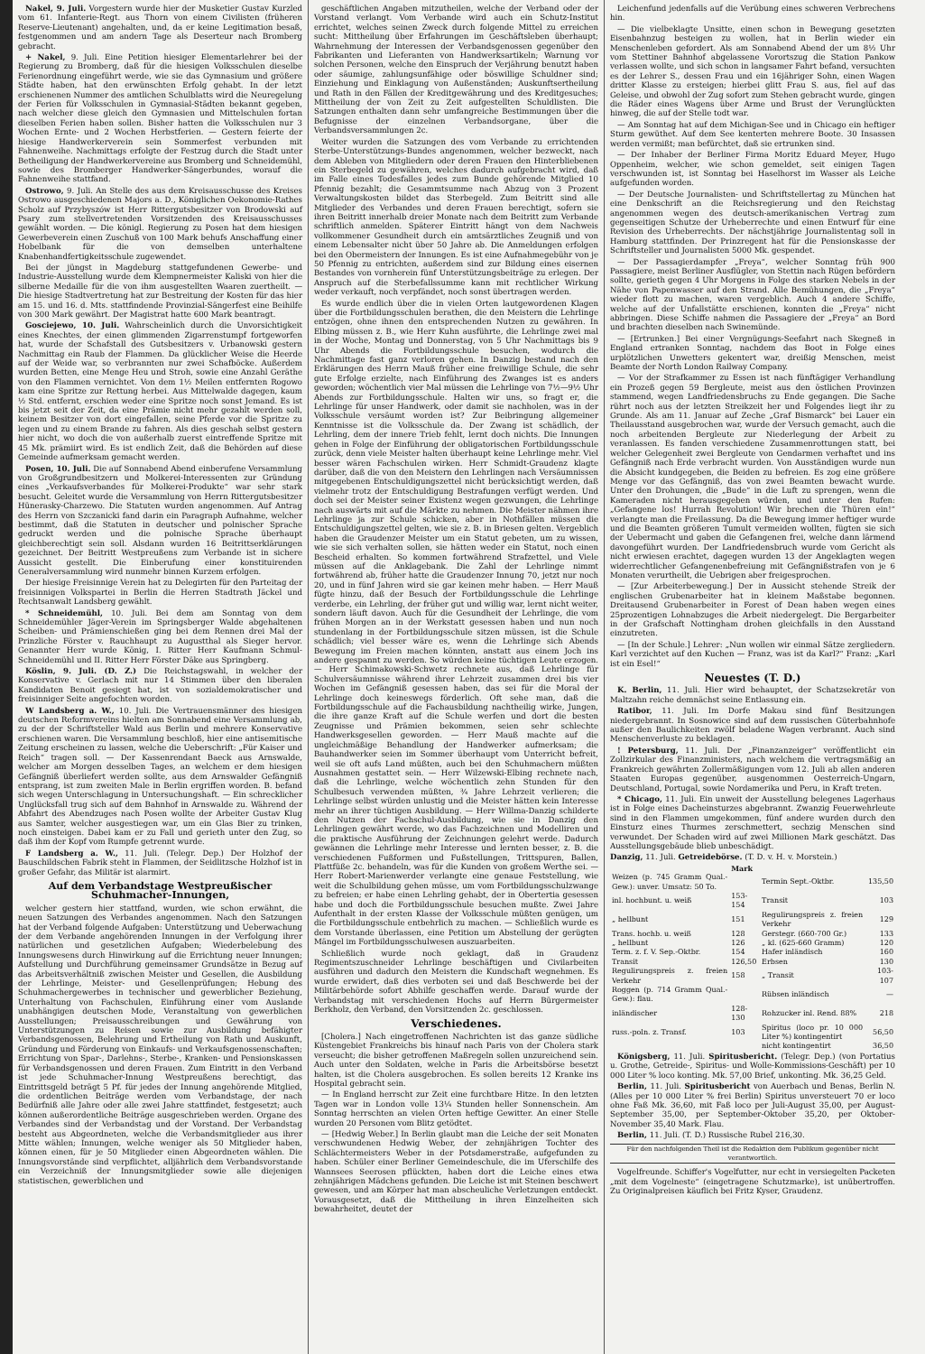Nakel, 9. Juli. Vorgestern wurde hier der Musketier Gustav Kurzled vom 61. Infanterie-Regt. aus Thorn von einem Civilisten (früheren Reserve-Lieutenant) angehalten, und, da er keine Legitimation besaß, festgenommen und am andern Tage als Deserteur nach Bromberg gebracht.
+ Nakel, 9. Juli. Eine Petition hiesiger Elementarlehrer bei der Regierung zu Bromberg, daß für die hiesigen Volksschulen dieselbe Ferienordnung eingeführt werde, wie sie das Gymnasium und größere Städte haben, hat den erwünschten Erfolg gehabt. In der letzt erschienenen Nummer des amtlichen Schulblatts wird die Neuregelung der Ferien für Volksschulen in Gymnasial-Städten bekannt gegeben, nach welcher diese gleich den Gymnasien und Mittelschulen fortan dieselben Ferien haben sollen. Bisher hatten die Volksschulen nur 3 Wochen Ernte- und 2 Wochen Herbstferien. — Gestern feierte der hiesige Handwerkerverein sein Sommerfest verbunden mit Fahnenweihe. Nachmittags erfolgte der Festzug durch die Stadt unter Betheiligung der Handwerkervereine aus Bromberg und Schneidemühl, sowie des Bromberger Handwerker-Sängerbundes, worauf die Fahnenweihe stattfand.
Ostrowo, 9. Juli. An Stelle des aus dem Kreisausschusse des Kreises Ostrowo ausgeschiedenen Majors a. D., Königlichen Oekonomie-Rathes Scholz auf Przybyszów ist Herr Rittergutsbesitzer von Brodowski auf Psary zum stellvertretenden Vorsitzenden des Kreisausschusses gewählt worden. — Die königl. Regierung zu Posen hat dem hiesigen Gewerbeverein einen Zuschuß von 100 Mark behufs Anschaffung einer Hobelbank für die von demselben unterhaltene Knabenhandfertigkeitsschule zugewendet.
Bei der jüngst in Magdeburg stattgefundenen Gewerbe- und Industrie-Ausstellung wurde dem Klempnermeister Kaliski von hier die silberne Medaille für die von ihm ausgestellten Waaren zuertheilt. — Die hiesige Stadtvertretung hat zur Bestreitung der Kosten für das hier am 15. und 16. d. Mts. stattfindende Provinzial-Sängerfest eine Beihilfe von 300 Mark gewährt. Der Magistrat hatte 600 Mark beantragt.
Gosciejewo, 10. Juli. Wahrscheinlich durch die Unvorsichtigkeit eines Knechtes, der einen glimmenden Zigarrenstumpf fortgeworfen hat, wurde der Schafstall des Gutsbesitzers v. Urbanowski gestern Nachmittag ein Raub der Flammen. Da glücklicher Weise die Heerde auf der Weide war, so verbrannten nur zwei Schafböcke. Außerdem wurden Betten, eine Menge Heu und Stroh, sowie eine Anzahl Geräthe von den Flammen vernichtet. Von dem 1½ Meilen entfernten Rogowo kam eine Spritze zur Rettung herbei. Aus Mittelwalde dagegen, kaum ½ Std. entfernt, erschien weder eine Spritze noch sonst Jemand. Es ist bis jetzt seit der Zeit, da eine Prämie nicht mehr gezahlt werden soll, keinem Besitzer von dort eingefallen, seine Pferde vor die Spritze zu legen und zu einem Brande zu fahren. Als dies geschah selbst gestern hier nicht, wo doch die von außerhalb zuerst eintreffende Spritze mit 45 Mk. prämiirt wird. Es ist endlich Zeit, daß die Behörden auf diese Gemeinde aufmerksam gemacht werden.
Posen, 10. Juli. Die auf Sonnabend Abend einberufene Versammlung von Großgrundbesitzern und Molkerei-Interessenten zur Gründung eines „Verkaufsverbandes für Molkerei-Produkte“ war sehr stark besucht. Geleitet wurde die Versammlung von Herrn Rittergutsbesitzer Hünerasky-Charzewo. Die Statuten wurden angenommen. Auf Antrag des Herrn von Szczanicki fand darin ein Paragraph Aufnahme, welcher bestimmt, daß die Statuten in deutscher und polnischer Sprache gedruckt werden und die polnische Sprache überhaupt gleichberechtigt sein soll. Alsdann wurden 16 Beitrittserklärungen gezeichnet. Der Beitritt Westpreußens zum Verbande ist in sichere Aussicht gestellt. Die Einberufung einer konstituirenden Generalversammlung wird nunmehr binnen Kurzem erfolgen.
Der hiesige Freisinnige Verein hat zu Delegirten für den Parteitag der freisinnigen Volkspartei in Berlin die Herren Stadtrath Jäckel und Rechtsanwalt Landsberg gewählt.
* Schneidemühl, 10. Juli. Bei dem am Sonntag von dem Schneidemühler Jäger-Verein im Springsberger Walde abgehaltenen Scheiben- und Prämienschießen ging bei dem Rennen drei Mal der Prinzliche Förster v. Rauchhaupt zu Augustthal als Sieger hervor. Genannter Herr wurde König, I. Ritter Herr Kaufmann Schmul-Schneidemühl und II. Ritter Herr Förster Däke aus Springberg.
Köslin, 9. Juli. (D. Z.) Die Reichstagswahl, in welcher der Konservative v. Gerlach mit nur 14 Stimmen über den liberalen Kandidaten Benoit gesiegt hat, ist von sozialdemokratischer und freisinniger Seite angefochten worden.
W Landsberg a. W., 10. Juli. Die Vertrauensmänner des hiesigen deutschen Reformvereins hielten am Sonnabend eine Versammlung ab, zu der der Schriftsteller Wald aus Berlin und mehrere Konservative erschienen waren. Die Versammlung beschloß, hier eine antisemitische Zeitung erscheinen zu lassen, welche die Ueberschrift: „Für Kaiser und Reich“ tragen soll. — Der Kassenrendant Baeck aus Arnswalde, welcher am Morgen desselben Tages, an welchem er dem hiesigen Gefängniß überliefert werden sollte, aus dem Arnswalder Gefängniß entsprang, ist zum zweiten Male in Berlin ergriffen worden. B. befand sich wegen Unterschlagung in Untersuchungshaft. — Ein schrecklicher Unglücksfall trug sich auf dem Bahnhof in Arnswalde zu. Während der Abfahrt des Abendzuges nach Posen wollte der Arbeiter Gustav Klug aus Samter, welcher ausgestiegen war, um ein Glas Bier zu trinken, noch einsteigen. Dabei kam er zu Fall und gerieth unter den Zug, so daß ihm der Kopf vom Rumpfe getrennt wurde.
F Landsberg a. W., 11. Juli. (Telegr. Dep.) Der Holzhof der Bauschildschen Fabrik steht in Flammen, der Seidlitzsche Holzhof ist in großer Gefahr, das Militär ist alarmirt.
Auf dem Verbandstage Westpreußischer Schuhmacher-Innungen,
welcher gestern hier stattfand, wurden, wie schon erwähnt, die neuen Satzungen des Verbandes angenommen. Nach den Satzungen hat der Verband folgende Aufgaben: Unterstützung und Ueberwachung der dem Verbande angehörenden Innungen in der Verfolgung ihrer natürlichen und gesetzlichen Aufgaben; Wiederbelebung des Innungswesens durch Hinwirkung auf die Errichtung neuer Innungen; Aufstellung und Durchführung gemeinsamer Grundsätze in Bezug auf das Arbeitsverhältniß zwischen Meister und Gesellen, die Ausbildung der Lehrlinge, Meister- und Gesellenprüfungen; Hebung des Schuhmachergewerbes in technischer und gewerblicher Beziehung, Unterhaltung von Fachschulen, Einführung einer vom Auslande unabhängigen deutschen Mode, Veranstaltung von gewerblichen Ausstellungen; Preisausschreibungen und Gewährung von Unterstützungen zu Reisen sowie zur Ausbildung befähigter Verbandsgenossen, Belehrung und Ertheilung von Rath und Auskunft, Gründung und Förderung von Einkaufs- und Verkaufsgenossenschaften; Errichtung von Spar-, Darlehns-, Sterbe-, Kranken- und Pensionskassen für Verbandsgenossen und deren Frauen. Zum Eintritt in den Verband ist jede Schuhmacher-Innung Westpreußens berechtigt, das Eintrittsgeld beträgt 5 Pf. für jedes der Innung angehörende Mitglied, die ordentlichen Beiträge werden vom Verbandstage, der nach Bedürfniß alle Jahre oder alle zwei Jahre stattfindet, festgesetzt; auch können außerordentliche Beiträge ausgeschrieben werden. Organe des Verbandes sind der Verbandstag und der Vorstand. Der Verbandstag besteht aus Abgeordneten, welche die Verbandsmitglieder aus ihrer Mitte wählen; Innungen, welche weniger als 50 Mitglieder haben, können einen, für je 50 Mitglieder einen Abgeordneten wählen. Die Innungsvorstände sind verpflichtet, alljährlich dem Verbandsvorstande ein Verzeichniß der Innungsmitglieder sowie alle diejenigen statistischen, gewerblichen und
geschäftlichen Angaben mitzutheilen, welche der Verband oder der Vorstand verlangt. Vom Verbande wird auch ein Schutz-Institut errichtet, welches seinen Zweck durch folgende Mittel zu erreichen sucht: Mittheilung über Erfahrungen im Geschäftsleben überhaupt; Wahrnehmung der Interessen der Verbandsgenossen gegenüber den Fabrikanten und Lieferanten von Handwerksartikeln; Warnung vor solchen Personen, welche den Einspruch der Verjährung benutzt haben oder säumige, zahlungsunfähige oder böswillige Schuldner sind; Einziehung und Einklagung von Außenständen; Auskunftsertheilung und Rath in den Fällen der Kreditgewährung und des Kreditgesuches; Mittheilung der von Zeit zu Zeit aufgestellten Schuldlisten. Die Satzungen enthalten dann sehr umfangreiche Bestimmungen über die Befugnisse der einzelnen Verbandsorgane, über die Verbandsversammlungen 2c.
Weiter wurden die Satzungen des vom Verbande zu errichtenden Sterbe-Unterstützungs-Bundes angenommen, welcher bezweckt, nach dem Ableben von Mitgliedern oder deren Frauen den Hinterbliebenen ein Sterbegeld zu gewähren, welches dadurch aufgebracht wird, daß im Falle eines Todesfalles jedes zum Bunde gehörende Mitglied 10 Pfennig bezahlt; die Gesammtsumme nach Abzug von 3 Prozent Verwaltungskosten bildet das Sterbegeld. Zum Beitritt sind alle Mitglieder des Verbandes und deren Frauen berechtigt, sofern sie ihren Beitritt innerhalb dreier Monate nach dem Beitritt zum Verbande schriftlich anmelden. Späterer Eintritt hängt von dem Nachweis vollkommener Gesundheit durch ein amtsärztliches Zeugniß und von einem Lebensalter nicht über 50 Jahre ab. Die Anmeldungen erfolgen bei den Obermeistern der Innungen. Es ist eine Aufnahmegebühr von je 50 Pfennig zu entrichten, außerdem sind zur Bildung eines eisernen Bestandes von vornherein fünf Unterstützungsbeiträge zu erlegen. Der Anspruch auf die Sterbefallssumme kann mit rechtlicher Wirkung weder verkauft, noch verpfändet, noch sonst übertragen werden.
Es wurde endlich über die in vielen Orten lautgewordenen Klagen über die Fortbildungsschulen berathen, die den Meistern die Lehrlinge entzögen, ohne ihnen den entsprechenden Nutzen zu gewähren. In Elbing müssen z. B., wie Herr Kuhn ausführte, die Lehrlinge zwei mal in der Woche, Montag und Donnerstag, von 5 Uhr Nachmittags bis 9 Uhr Abends die Fortbildungsschule besuchen, wodurch die Nachmittage fast ganz verloren gehen. In Danzig bestand nach den Erklärungen des Herrn Mauß früher eine freiwillige Schule, die sehr gute Erfolge erzielte, nach Einführung des Zwanges ist es anders geworden; wöchentlich vier Mal müssen die Lehrlinge von 7½—9½ Uhr Abends zur Fortbildungsschule. Halten wir uns, so fragt er, die Lehrlinge für unser Handwerk, oder damit sie nachholen, was in der Volksschule versäumt worden ist? Zur Beibringung allgemeiner Kenntnisse ist die Volksschule da. Der Zwang ist schädlich, der Lehrling, dem der innere Trieb fehlt, lernt doch nichts. Die Innungen gehen in Folge der Einführung der obligatorischen Fortbildungsschule zurück, denn viele Meister halten überhaupt keine Lehrlinge mehr. Viel besser wären Fachschulen wirken. Herr Schmidt-Graudenz klagte darüber, daß die von den Meistern den Lehrlingen nach Versäumnissen mitgegebenen Entschuldigungszettel nicht berücksichtigt werden, daß vielmehr trotz der Entschuldigung Bestrafungen verfügt werden. Und doch sei der Meister seiner Existenz wegen gezwungen, die Lehrlinge nach auswärts mit auf die Märkte zu nehmen. Die Meister nähmen ihre Lehrlinge ja zur Schule schicken, aber in Nothfällen müssen die Entschuldigungszettel gelten, wie sie z. B. in Briesen gelten. Vergeblich haben die Graudenzer Meister um ein Statut gebeten, um zu wissen, wie sie sich verhalten sollen, sie hätten weder ein Statut, noch einen Bescheid erhalten. So kommen fortwährend Strafzettel, und Viele müssen auf die Anklagebank. Die Zahl der Lehrlinge nimmt fortwährend ab, früher hatte die Graudenzer Innung 70, jetzt nur noch 20, und in fünf Jahren wird sie gar keinen mehr haben. — Herr Mauß fügte hinzu, daß der Besuch der Fortbildungsschule die Lehrlinge verderbe, ein Lehrling, der früher gut und willig war, lernt nicht weiter, sondern läuft davon. Auch für die Gesundheit der Lehrlinge, die vom frühen Morgen an in der Werkstatt gesessen haben und nun noch stundenlang in der Fortbildungsschule sitzen müssen, ist die Schule schädlich; viel besser wäre es, wenn die Lehrlinge sich Abends Bewegung im Freien machen könnten, anstatt aus einem Joch ins andere gespannt zu werden. So würden keine tüchtigen Leute erzogen. — Herr Schimakowski-Schwetz rechnete aus, daß Lehrlinge für Schulversäumnisse während ihrer Lehrzeit zusammen drei bis vier Wochen im Gefängniß gesessen haben, das sei für die Moral der Lehrlinge doch keineswegs förderlich. Oft sehe man, daß die Fortbildungsschule auf die Fachausbildung nachtheilig wirke, Jungen, die ihre ganze Kraft auf die Schule werfen und dort die besten Zeugnisse und Prämien bekommen, seien sehr schlechte Handwerksgesellen geworden. — Herr Mauß machte auf die ungleichmäßige Behandlung der Handwerker aufmerksam; die Bauhandwerker seien im Sommer überhaupt vom Unterricht befreit, weil sie oft aufs Land müßten, auch bei den Schuhmachern müßten Ausnahmen gestattet sein. — Herr Wilzewski-Elbing rechnete nach, daß die Lehrlinge, welche wöchentlich zehn Stunden für den Schulbesuch verwenden müßten, ¾ Jahre Lehrzeit verlieren; die Lehrlinge selbst würden unlustig und die Meister hätten kein Interesse mehr an ihrer tüchtigen Ausbildung. — Herr Willma-Danzig schilderte den Nutzen der Fachschul-Ausbildung, wie sie in Danzig den Lehrlingen gewährt werde, wo das Fachzeichnen und Modelliren und die praktische Ausführung der Zeichnungen gelehrt werde. Dadurch gewännen die Lehrlinge mehr Interesse und lernten besser, z. B. die verschiedenen Fußformen und Fußstellungen, Trittspuren, Ballen, Plattfüße 2c. behandeln, was für die Kunden von großem Werthe sei. — Herr Robert-Marienwerder verlangte eine genaue Feststellung, wie weit die Schulbildung gehen müsse, um vom Fortbildungsschulzwange zu befreien; er habe einen Lehrling gehabt, der in Obertertia gesessen habe und doch die Fortbildungsschule besuchen mußte. Zwei Jahre Aufenthalt in der ersten Klasse der Volksschule müßten genügen, um die Fortbildungsschule entbehrlich zu machen. — Schließlich wurde es dem Vorstande überlassen, eine Petition um Abstellung der gerügten Mängel im Fortbildungsschulwesen auszuarbeiten.
Schließlich wurde noch geklagt, daß in Graudenz Regimentszuschneider Lehrlinge beschäftigen und Civilarbeiten ausführen und dadurch den Meistern die Kundschaft wegnehmen. Es wurde erwidert, daß dies verboten sei und daß Beschwerde bei der Militärbehörde sofort Abhilfe geschaffen werde. Darauf wurde der Verbandstag mit verschiedenen Hochs auf Herrn Bürgermeister Berkholz, den Verband, den Vorsitzenden 2c. geschlossen.
Verschiedenes.
[Cholera.] Nach eingetroffenen Nachrichten ist das ganze südliche Küstengebiet Frankreichs bis hinauf nach Paris von der Cholera stark verseucht; die bisher getroffenen Maßregeln sollen unzureichend sein. Auch unter den Soldaten, welche in Paris die Arbeitsbörse besetzt halten, ist die Cholera ausgebrochen. Es sollen bereits 12 Kranke ins Hospital gebracht sein.
— In England herrscht zur Zeit eine furchtbare Hitze. In den letzten Tagen war in London volle 13¼ Stunden heller Sonnenschein. Am Sonntag herrschten an vielen Orten heftige Gewitter. An einer Stelle wurden 20 Personen vom Blitz getödtet.
— [Hedwig Weber.] In Berlin glaubt man die Leiche der seit Monaten verschwundenen Hedwig Weber, der zehnjährigen Tochter des Schlächtermeisters Weber in der Potsdamerstraße, aufgefunden zu haben. Schüler einer Berliner Gemeindeschule, die im Uferschilfe des Wannsees Seerosen pflückten, haben dort die Leiche eines etwa zehnjährigen Mädchens gefunden. Die Leiche ist mit Steinen beschwert gewesen, und am Körper hat man abscheuliche Verletzungen entdeckt. Vorausgesetzt, daß die Mittheilung in ihren Einzelheiten sich bewahrheitet, deutet der
Leichenfund jedenfalls auf die Verübung eines schweren Verbrechens hin.
— Die vielbeklagte Unsitte, einen schon in Bewegung gesetzten Eisenbahnzug besteigen zu wollen, hat in Berlin wieder ein Menschenleben gefordert. Als am Sonnabend Abend der um 8½ Uhr vom Stettiner Bahnhof abgelassene Vorortszug die Station Pankow verlassen wollte, und sich schon in langsamer Fahrt befand, versuchten es der Lehrer S., dessen Frau und ein 16jähriger Sohn, einen Wagen dritter Klasse zu ersteigen; hierbei glitt Frau S. aus, fiel auf das Geleise, und obwohl der Zug sofort zum Stehen gebracht wurde, gingen die Räder eines Wagens über Arme und Brust der Verunglückten hinweg, die auf der Stelle todt war.
— Am Sonntag hat auf dem Michigan-See und in Chicago ein heftiger Sturm gewüthet. Auf dem See kenterten mehrere Boote. 30 Insassen werden vermißt; man befürchtet, daß sie ertrunken sind.
— Der Inhaber der Berliner Firma Moritz Eduard Meyer, Hugo Oppenheim, welcher, wie schon gemeldet, seit einigen Tagen verschwunden ist, ist Sonntag bei Haselhorst im Wasser als Leiche aufgefunden worden.
— Der Deutsche Journalisten- und Schriftstellertag zu München hat eine Denkschrift an die Reichsregierung und den Reichstag angenommen wegen des deutsch-amerikanischen Vertrag zum gegenseitigen Schutze der Urheberrechte und einen Entwurf für eine Revision des Urheberrechts. Der nächstjährige Journalistentag soll in Hamburg stattfinden. Der Prinzregent hat für die Pensionskasse der Schriftsteller und Journalisten 5000 Mk. gespendet.
— Der Passagierdampfer „Freya“, welcher Sonntag früh 900 Passagiere, meist Berliner Ausflügler, von Stettin nach Rügen befördern sollte, gerieth gegen 4 Uhr Morgens in Folge des starken Nebels in der Nähe von Papenwasser auf den Strand. Alle Bemühungen, die „Freya“ wieder flott zu machen, waren vergeblich. Auch 4 andere Schiffe, welche auf der Unfallstätte erschienen, konnten die „Freya“ nicht abbringen. Diese Schiffe nahmen die Passagiere der „Freya“ an Bord und brachten dieselben nach Swinemünde.
— [Ertrunken.] Bei einer Vergnügungs-Seefahrt nach Skegneß in England ertranken Sonntag, nachdem das Boot in Folge eines urplötzlichen Unwetters gekentert war, dreißig Menschen, meist Beamte der North London Railway Company.
— Vor der Strafkammer zu Essen ist nach fünftägiger Verhandlung ein Prozeß gegen 59 Bergleute, meist aus den östlichen Provinzen stammend, wegen Landfriedensbruchs zu Ende gegangen. Die Sache rührt noch aus der letzten Streikzeit her und Folgendes liegt ihr zu Grunde. Als am 11. Januar auf Zeche „Graf Bismarck“ bei Lauer ein Theilausstand ausgebrochen war, wurde der Versuch gemacht, auch die noch arbeitenden Bergleute zur Niederlegung der Arbeit zu veranlassen. Es fanden verschiedene Zusammenrottungen statt, bei welcher Gelegenheit zwei Bergleute von Gendarmen verhaftet und ins Gefängniß nach Erde verbracht wurden. Von Ausständigen wurde nun die Absicht kundgegeben, die Beiden zu befreien. Es zog eine größere Menge vor das Gefängniß, das von zwei Beamten bewacht wurde. Unter den Drohungen, die „Bude“ in die Luft zu sprengen, wenn die Kameraden nicht herausgegeben würden, und unter den Rufen: „Gefangene los! Hurrah Revolution! Wir brechen die Thüren ein!“ verlangte man die Freilassung. Da die Bewegung immer heftiger wurde und die Beamten größeren Tumult vermeiden wollten, fügten sie sich der Uebermacht und gaben die Gefangenen frei, welche dann lärmend davongeführt wurden. Der Landfriedensbruch wurde vom Gericht als nicht erwiesen erachtet, dagegen wurden 13 der Angeklagten wegen widerrechtlicher Gefangenenbefreiung mit Gefängnißstrafen von je 6 Monaten verurtheilt, die Uebrigen aber freigesprochen.
— [Zur Arbeiterbewegung.] Der in Aussicht stehende Streik der englischen Grubenarbeiter hat in kleinem Maßstabe begonnen. Dreitausend Grubenarbeiter in Forest of Dean haben wegen eines 25prozentigen Lohnabzuges die Arbeit niedergelegt. Die Bergarbeiter in der Grafschaft Nottingham drohen gleichfalls in den Ausstand einzutreten.
— [In der Schule.] Lehrer: „Nun wollen wir einmal Sätze zergliedern. Karl verzichtet auf den Kuchen — Franz, was ist da Karl?“ Franz: „Karl ist ein Esel!“
Neuestes (T. D.)
K. Berlin, 11. Juli. Hier wird behauptet, der Schatzsekretär von Maltzahn reiche demnächst seine Entlassung ein.
Ratibor, 11. Juli. Im Dorfe Makau sind fünf Besitzungen niedergebrannt. In Sosnowice sind auf dem russischen Güterbahnhofe außer den Baulichkeiten zwölf beladene Wagen verbrannt. Auch sind Menschenverluste zu beklagen.
! Petersburg, 11. Juli. Der „Finanzanzeiger“ veröffentlicht ein Zollzirkular des Finanzministers, nach welchem die vertragsmäßig an Frankreich gewährten Zollermäßigungen vom 12. Juli ab allen anderen Staaten Europas gegenüber, ausgenommen Oesterreich-Ungarn, Deutschland, Portugal, sowie Nordamerika und Peru, in Kraft treten.
* Chicago, 11. Juli. Ein unweit der Ausstellung belegenes Lagerhaus ist in Folge eines Dacheinsturzes abgebrannt. Zwanzig Feuerwehrleute sind in den Flammen umgekommen, fünf andere wurden durch den Einsturz eines Thurmes zerschmettert, sechzig Menschen sind verwundet. Der Schaden wird auf zwei Millionen Mark geschätzt. Das Ausstellungsgebäude blieb unbeschädigt.
Danzig, 11. Juli. Getreidebörse. (T. D. v. H. v. Morstein.)
| | Mark | | |
| --- | --- | --- | --- |
| Weizen (p. 745 Gramm Qual.-Gew.): unver. Umsatz: 50 To. | | Termin Sept.-Oktbr. | 135,50 |
| inl. hochbunt. u. weiß | 153-154 | Transit | 103 |
| „ hellbunt | 151 | Regulirungspreis z. freien Verkehr | 129 |
| Trans. hochb. u. weiß | 128 | Gerstegr. (660-700 Gr.) | 133 |
| „ hellbunt | 126 | „ kl. (625-660 Gramm) | 120 |
| Term. z. f. V. Sep.-Oktbr. | 154 | Hafer inländisch | 160 |
| Transit | 126,50 | Erbsen | 130 |
| Regulirungspreis z. freien Verkehr | 158 | „ Transit | 103-107 |
| Roggen (p. 714 Gramm Qual.-Gew.): flau. | | Rübsen inländisch | — |
| inländischer | 128-130 | Rohzucker inl. Rend. 88% | 218 |
| russ.-poln. z. Transf. | 103 | Spiritus (loco pr. 10 000 Liter %) kontingentirt | 56,50 |
| | | nicht kontingentirt | 36,50 |
Königsberg, 11. Juli. Spiritusbericht. (Telegr. Dep.) (von Portatius u. Grothe, Getreide-, Spiritus- und Wolle-Kommissions-Geschäft) per 10 000 Liter % loco konting. Mk. 57,00 Brief, unkonting. Mk. 36,25 Geld.
Berlin, 11. Juli. Spiritusbericht von Auerbach und Benas, Berlin N. (Alles per 10 000 Liter % frei Berlin) Spiritus unversteuert 70 er loco ohne Faß Mk. 36,60, mit Faß loco per Juli-August 35,00, per August-September 35,00, per September-Oktober 35,20, per Oktober-November 35,40 Mark. Flau.
Berlin, 11. Juli. (T. D.) Russische Rubel 216,30.
Für den nachfolgenden Theil ist die Redaktion dem Publikum gegenüber nicht verantwortlich.
Vogelfreunde. Schiffer's Vogelfutter, nur echt in versiegelten Packeten „mit dem Vogelneste“ (eingetragene Schutzmarke), ist unübertroffen. Zu Originalpreisen käuflich bei Fritz Kyser, Graudenz.